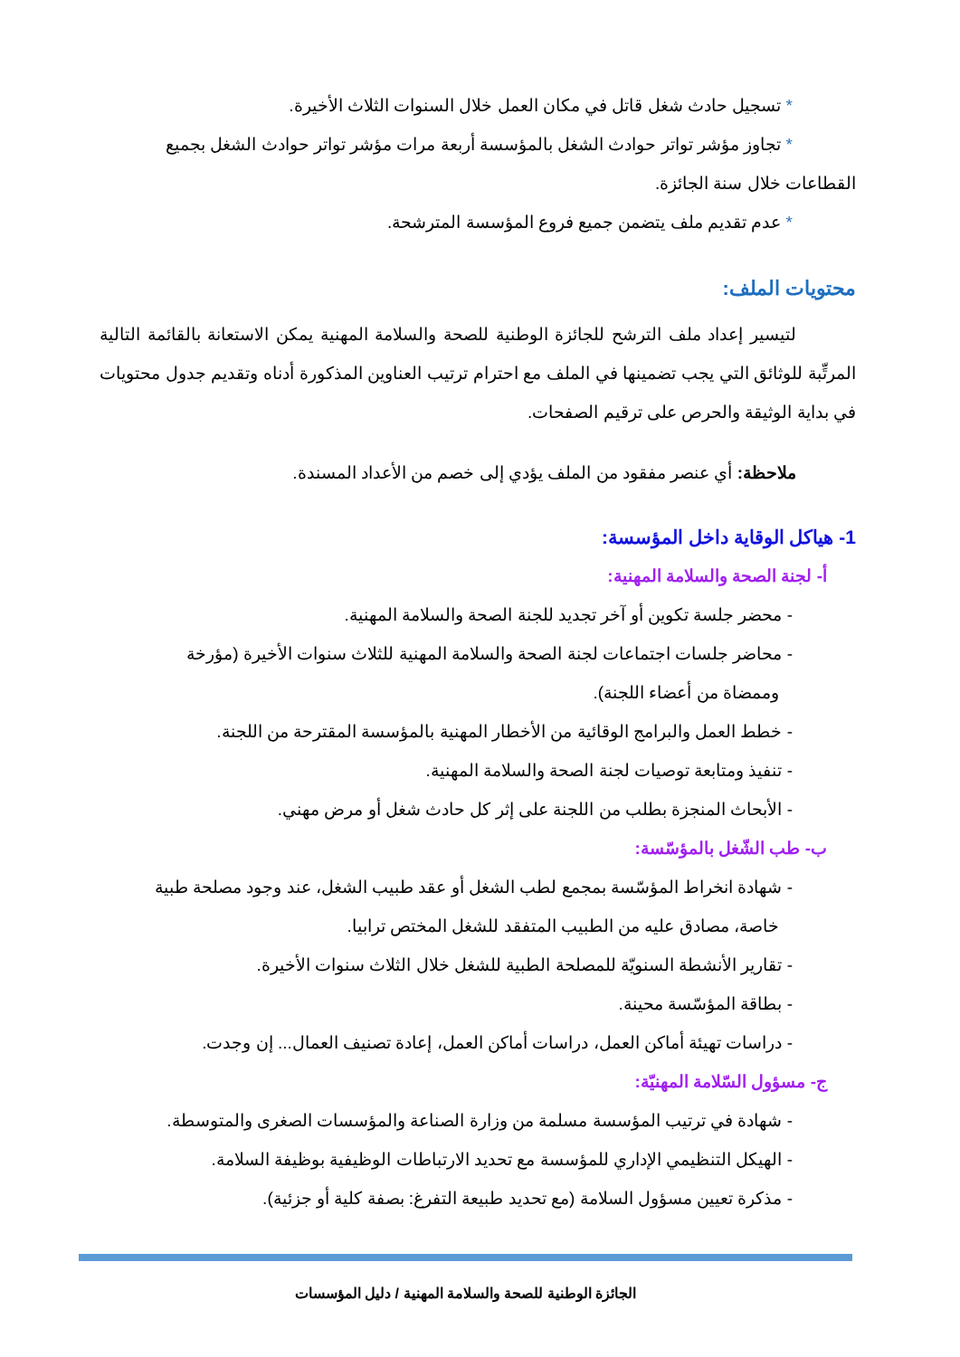* تسجيل حادث شغل قاتل في مكان العمل خلال السنوات الثلاث الأخيرة.
* تجاوز مؤشر تواتر حوادث الشغل بالمؤسسة أربعة مرات مؤشر تواتر حوادث الشغل بجميع
القطاعات خلال سنة الجائزة.
* عدم تقديم ملف يتضمن جميع فروع المؤسسة المترشحة.
محتويات الملف:
لتيسير إعداد ملف الترشح للجائزة الوطنية للصحة والسلامة المهنية يمكن الاستعانة بالقائمة التالية المرتِّبة للوثائق التي يجب تضمينها في الملف مع احترام ترتيب العناوين المذكورة أدناه وتقديم جدول محتويات في بداية الوثيقة والحرص على ترقيم الصفحات.
ملاحظة: أي عنصر مفقود من الملف يؤدي إلى خصم من الأعداد المسندة.
1- هياكل الوقاية داخل المؤسسة:
أ- لجنة الصحة والسلامة المهنية:
- محضر جلسة تكوين أو آخر تجديد للجنة الصحة والسلامة المهنية.
- محاضر جلسات اجتماعات لجنة الصحة والسلامة المهنية للثلاث سنوات الأخيرة (مؤرخة
وممضاة من أعضاء اللجنة).
- خطط العمل والبرامج الوقائية من الأخطار المهنية بالمؤسسة المقترحة من اللجنة.
- تنفيذ ومتابعة توصيات لجنة الصحة والسلامة المهنية.
- الأبحاث المنجزة بطلب من اللجنة على إثر كل حادث شغل أو مرض مهني.
ب- طب الشّغل بالمؤسّسة:
- شهادة انخراط المؤسّسة بمجمع لطب الشغل أو عقد طبيب الشغل، عند وجود مصلحة طبية
خاصة، مصادق عليه من الطبيب المتفقد للشغل المختص ترابيا.
- تقارير الأنشطة السنويّة للمصلحة الطبية للشغل خلال الثلاث سنوات الأخيرة.
- بطاقة المؤسّسة محينة.
- دراسات تهيئة أماكن العمل، دراسات أماكن العمل، إعادة تصنيف العمال... إن وجدت.
ج- مسؤول السّلامة المهنيّة:
- شهادة في ترتيب المؤسسة مسلمة من وزارة الصناعة والمؤسسات الصغرى والمتوسطة.
- الهيكل التنظيمي الإداري للمؤسسة مع تحديد الارتباطات الوظيفية بوظيفة السلامة.
- مذكرة تعيين مسؤول السلامة (مع تحديد طبيعة التفرغ: بصفة كلية أو جزئية).
الجائزة الوطنية للصحة والسلامة المهنية / دليل المؤسسات